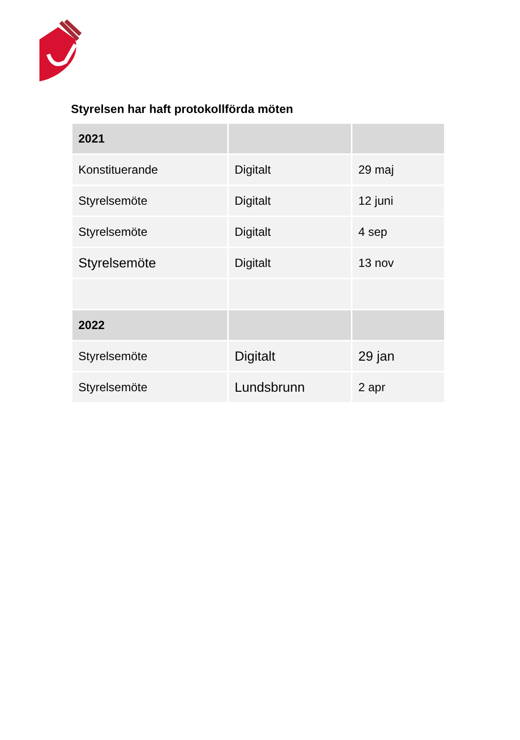Styrelsen har haft protokollförda möten
| 2021 | | |
| Konstituerande | Digitalt | 29 maj |
| Styrelsemöte | Digitalt | 12 juni |
| Styrelsemöte | Digitalt | 4 sep |
| Styrelsemöte | Digitalt | 13 nov |
| 2022 | | |
| Styrelsemöte | Digitalt | 29 jan |
| Styrelsemöte | Lundsbrunn | 2 apr |